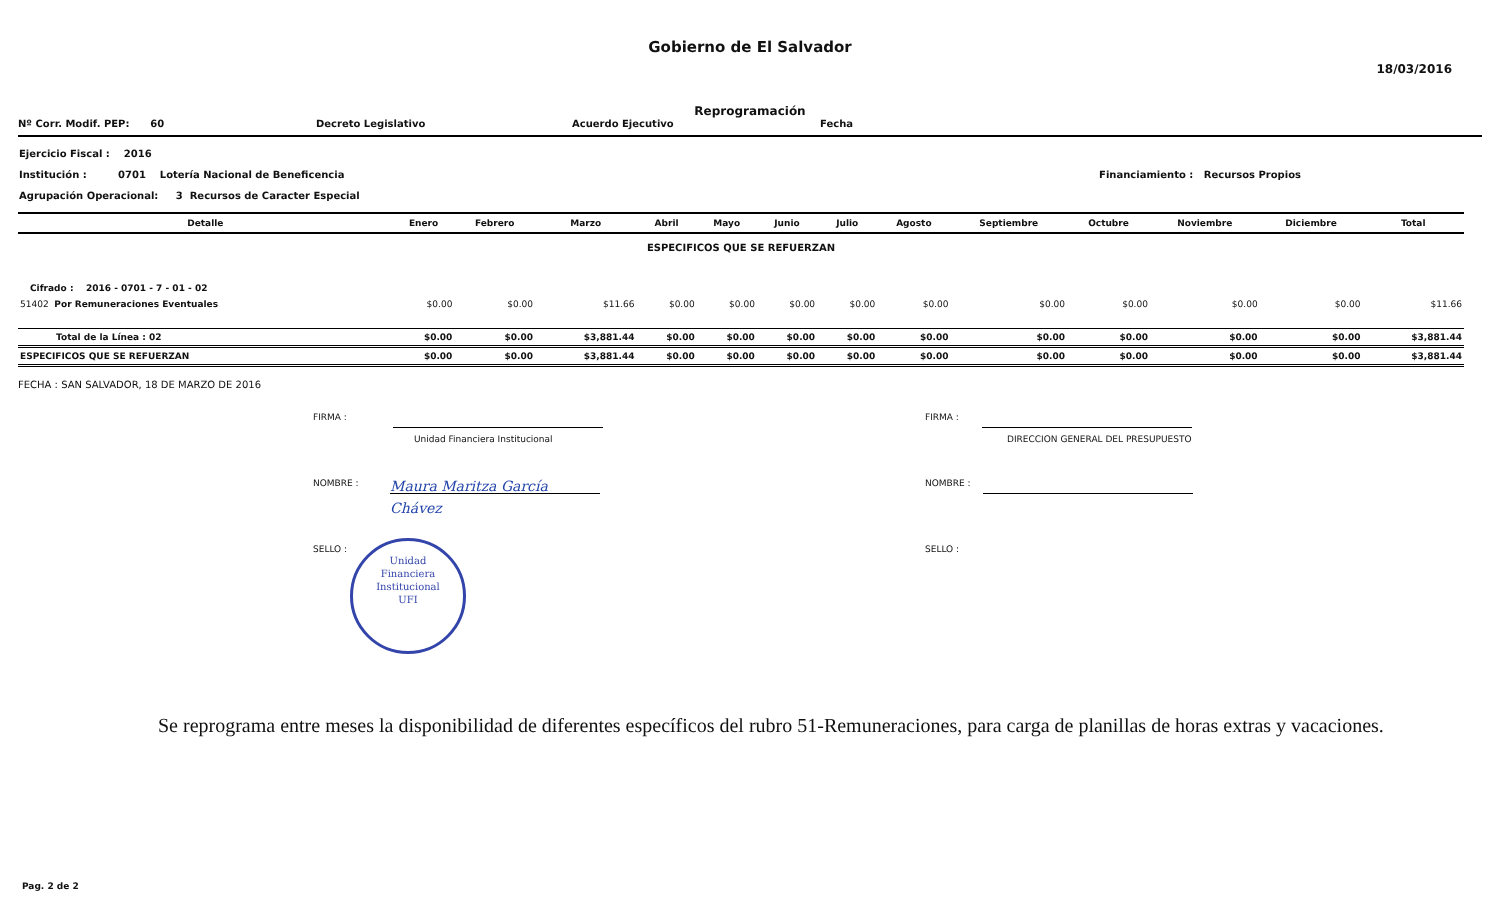Gobierno de El Salvador
18/03/2016
Reprogramación
Nº Corr. Modif. PEP: 60 Decreto Legislativo Acuerdo Ejecutivo Fecha
Ejercicio Fiscal : 2016
Institución : 0701 Lotería Nacional de Beneficencia Financiamiento : Recursos Propios
Agrupación Operacional: 3 Recursos de Caracter Especial
| Detalle | Enero | Febrero | Marzo | Abril | Mayo | Junio | Julio | Agosto | Septiembre | Octubre | Noviembre | Diciembre | Total |
| --- | --- | --- | --- | --- | --- | --- | --- | --- | --- | --- | --- | --- | --- |
| ESPECIFICOS QUE SE REFUERZAN | | | | | | | | | | | | | |
| Cifrado : 2016 - 0701 - 7 - 01 - 02 | | | | | | | | | | | | | |
| 51402 Por Remuneraciones Eventuales | $0.00 | $0.00 | $11.66 | $0.00 | $0.00 | $0.00 | $0.00 | $0.00 | $0.00 | $0.00 | $0.00 | $0.00 | $11.66 |
| Total de la Línea : 02 | $0.00 | $0.00 | $3,881.44 | $0.00 | $0.00 | $0.00 | $0.00 | $0.00 | $0.00 | $0.00 | $0.00 | $0.00 | $3,881.44 |
| ESPECIFICOS QUE SE REFUERZAN | $0.00 | $0.00 | $3,881.44 | $0.00 | $0.00 | $0.00 | $0.00 | $0.00 | $0.00 | $0.00 | $0.00 | $0.00 | $3,881.44 |
FECHA : SAN SALVADOR, 18 DE MARZO DE 2016
FIRMA :
Unidad Financiera Institucional
NOMBRE : Maura Maritza García Chávez
SELLO :
Unidad
Financiera
Institucional
UFI
FIRMA :
DIRECCION GENERAL DEL PRESUPUESTO
NOMBRE :
SELLO :
Se reprograma entre meses la disponibilidad de diferentes específicos del rubro 51-Remuneraciones, para carga de planillas de horas extras y vacaciones.
Pag. 2 de 2